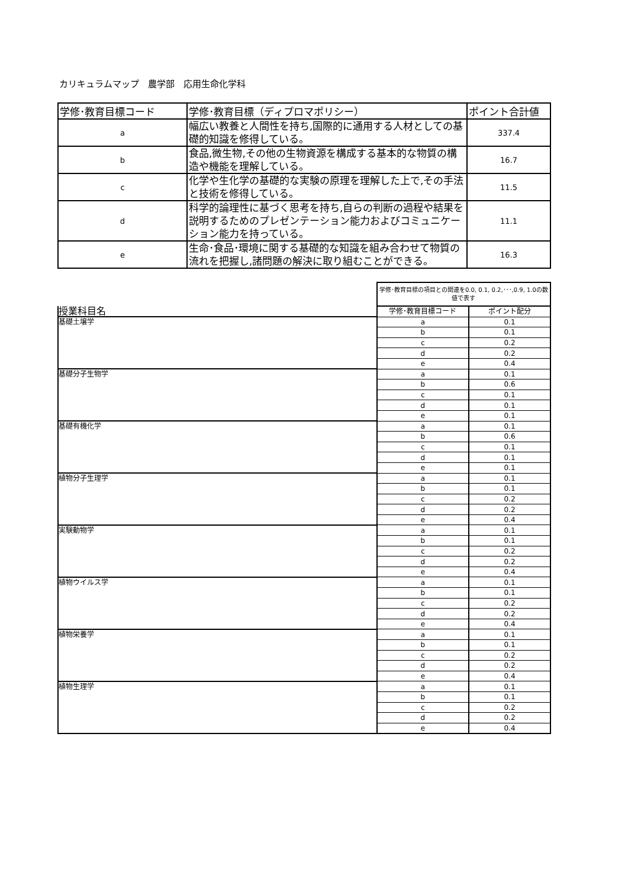カリキュラムマップ　農学部　応用生命化学科
| 学修･教育目標コード | 学修･教育目標（ディプロマポリシー） | ポイント合計値 |
| --- | --- | --- |
| a | 幅広い教養と人間性を持ち,国際的に通用する人材としての基礎的知識を修得している。 | 337.4 |
| b | 食品,微生物,その他の生物資源を構成する基本的な物質の構造や機能を理解している。 | 16.7 |
| c | 化学や生化学の基礎的な実験の原理を理解した上で,その手法と技術を修得している。 | 11.5 |
| d | 科学的論理性に基づく思考を持ち,自らの判断の過程や結果を説明するためのプレゼンテーション能力およびコミュニケーション能力を持っている。 | 11.1 |
| e | 生命･食品･環境に関する基礎的な知識を組み合わせて物質の流れを把握し,諸問題の解決に取り組むことができる。 | 16.3 |
| | 学修･教育目標の項目との関連を0.0, 0.1, 0.2,･･･,0.9, 1.0の数値で表す | |
| 授業科目名 | 学修･教育目標コード | ポイント配分 |
| 基礎土壌学 | a | 0.1 |
| | b | 0.1 |
| | c | 0.2 |
| | d | 0.2 |
| | e | 0.4 |
| 基礎分子生物学 | a | 0.1 |
| | b | 0.6 |
| | c | 0.1 |
| | d | 0.1 |
| | e | 0.1 |
| 基礎有機化学 | a | 0.1 |
| | b | 0.6 |
| | c | 0.1 |
| | d | 0.1 |
| | e | 0.1 |
| 植物分子生理学 | a | 0.1 |
| | b | 0.1 |
| | c | 0.2 |
| | d | 0.2 |
| | e | 0.4 |
| 実験動物学 | a | 0.1 |
| | b | 0.1 |
| | c | 0.2 |
| | d | 0.2 |
| | e | 0.4 |
| 植物ウイルス学 | a | 0.1 |
| | b | 0.1 |
| | c | 0.2 |
| | d | 0.2 |
| | e | 0.4 |
| 植物栄養学 | a | 0.1 |
| | b | 0.1 |
| | c | 0.2 |
| | d | 0.2 |
| | e | 0.4 |
| 植物生理学 | a | 0.1 |
| | b | 0.1 |
| | c | 0.2 |
| | d | 0.2 |
| | e | 0.4 |